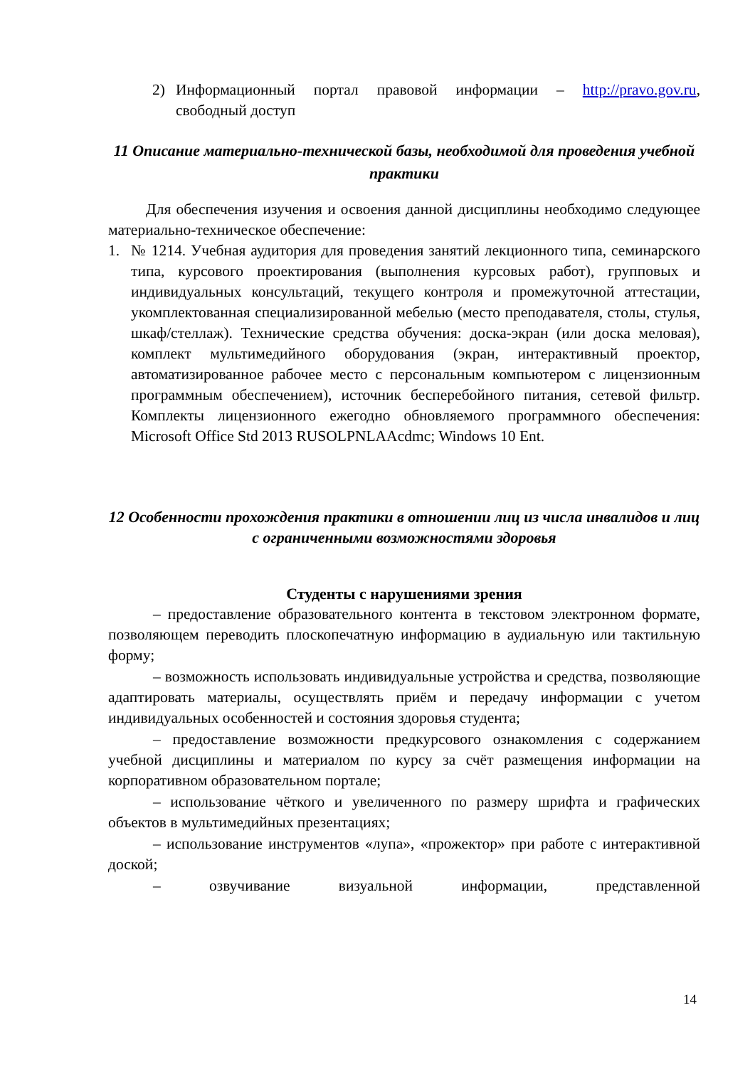2) Информационный портал правовой информации – http://pravo.gov.ru, свободный доступ
11 Описание материально-технической базы, необходимой для проведения учебной практики
Для обеспечения изучения и освоения данной дисциплины необходимо следующее материально-техническое обеспечение:
1. № 1214. Учебная аудитория для проведения занятий лекционного типа, семинарского типа, курсового проектирования (выполнения курсовых работ), групповых и индивидуальных консультаций, текущего контроля и промежуточной аттестации, укомплектованная специализированной мебелью (место преподавателя, столы, стулья, шкаф/стеллаж). Технические средства обучения: доска-экран (или доска меловая), комплект мультимедийного оборудования (экран, интерактивный проектор, автоматизированное рабочее место с персональным компьютером с лицензионным программным обеспечением), источник бесперебойного питания, сетевой фильтр. Комплекты лицензионного ежегодно обновляемого программного обеспечения: Microsoft Office Std 2013 RUSOLPNLAAcdmc; Windows 10 Ent.
12 Особенности прохождения практики в отношении лиц из числа инвалидов и лиц с ограниченными возможностями здоровья
Студенты с нарушениями зрения
– предоставление образовательного контента в текстовом электронном формате, позволяющем переводить плоскопечатную информацию в аудиальную или тактильную форму;
– возможность использовать индивидуальные устройства и средства, позволяющие адаптировать материалы, осуществлять приём и передачу информации с учетом индивидуальных особенностей и состояния здоровья студента;
– предоставление возможности предкурсового ознакомления с содержанием учебной дисциплины и материалом по курсу за счёт размещения информации на корпоративном образовательном портале;
– использование чёткого и увеличенного по размеру шрифта и графических объектов в мультимедийных презентациях;
– использование инструментов «лупа», «прожектор» при работе с интерактивной доской;
– озвучивание визуальной информации, представленной
14